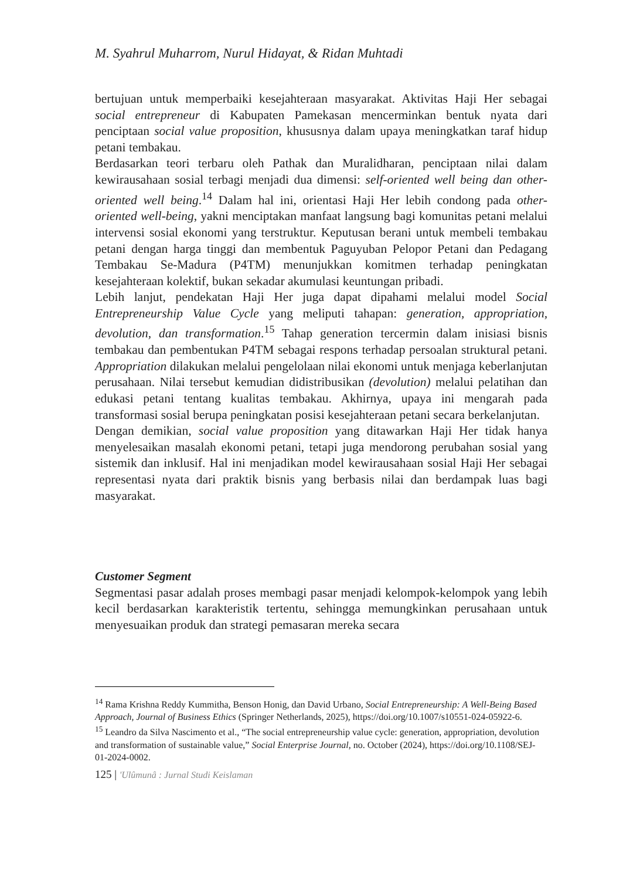M. Syahrul Muharrom, Nurul Hidayat, & Ridan Muhtadi
bertujuan untuk memperbaiki kesejahteraan masyarakat. Aktivitas Haji Her sebagai social entrepreneur di Kabupaten Pamekasan mencerminkan bentuk nyata dari penciptaan social value proposition, khususnya dalam upaya meningkatkan taraf hidup petani tembakau.
Berdasarkan teori terbaru oleh Pathak dan Muralidharan, penciptaan nilai dalam kewirausahaan sosial terbagi menjadi dua dimensi: self-oriented well being dan other-oriented well being.<sup>14</sup> Dalam hal ini, orientasi Haji Her lebih condong pada other-oriented well-being, yakni menciptakan manfaat langsung bagi komunitas petani melalui intervensi sosial ekonomi yang terstruktur. Keputusan berani untuk membeli tembakau petani dengan harga tinggi dan membentuk Paguyuban Pelopor Petani dan Pedagang Tembakau Se-Madura (P4TM) menunjukkan komitmen terhadap peningkatan kesejahteraan kolektif, bukan sekadar akumulasi keuntungan pribadi.
Lebih lanjut, pendekatan Haji Her juga dapat dipahami melalui model Social Entrepreneurship Value Cycle yang meliputi tahapan: generation, appropriation, devolution, dan transformation.<sup>15</sup> Tahap generation tercermin dalam inisiasi bisnis tembakau dan pembentukan P4TM sebagai respons terhadap persoalan struktural petani. Appropriation dilakukan melalui pengelolaan nilai ekonomi untuk menjaga keberlanjutan perusahaan. Nilai tersebut kemudian didistribusikan (devolution) melalui pelatihan dan edukasi petani tentang kualitas tembakau. Akhirnya, upaya ini mengarah pada transformasi sosial berupa peningkatan posisi kesejahteraan petani secara berkelanjutan.
Dengan demikian, social value proposition yang ditawarkan Haji Her tidak hanya menyelesaikan masalah ekonomi petani, tetapi juga mendorong perubahan sosial yang sistemik dan inklusif. Hal ini menjadikan model kewirausahaan sosial Haji Her sebagai representasi nyata dari praktik bisnis yang berbasis nilai dan berdampak luas bagi masyarakat.
Customer Segment
Segmentasi pasar adalah proses membagi pasar menjadi kelompok-kelompok yang lebih kecil berdasarkan karakteristik tertentu, sehingga memungkinkan perusahaan untuk menyesuaikan produk dan strategi pemasaran mereka secara
<sup>14</sup> Rama Krishna Reddy Kummitha, Benson Honig, dan David Urbano, Social Entrepreneurship: A Well-Being Based Approach, Journal of Business Ethics (Springer Netherlands, 2025), https://doi.org/10.1007/s10551-024-05922-6.
<sup>15</sup> Leandro da Silva Nascimento et al., “The social entrepreneurship value cycle: generation, appropriation, devolution and transformation of sustainable value,” Social Enterprise Journal, no. October (2024), https://doi.org/10.1108/SEJ-01-2024-0002.
125 | 'Ulûmunâ : Jurnal Studi Keislaman